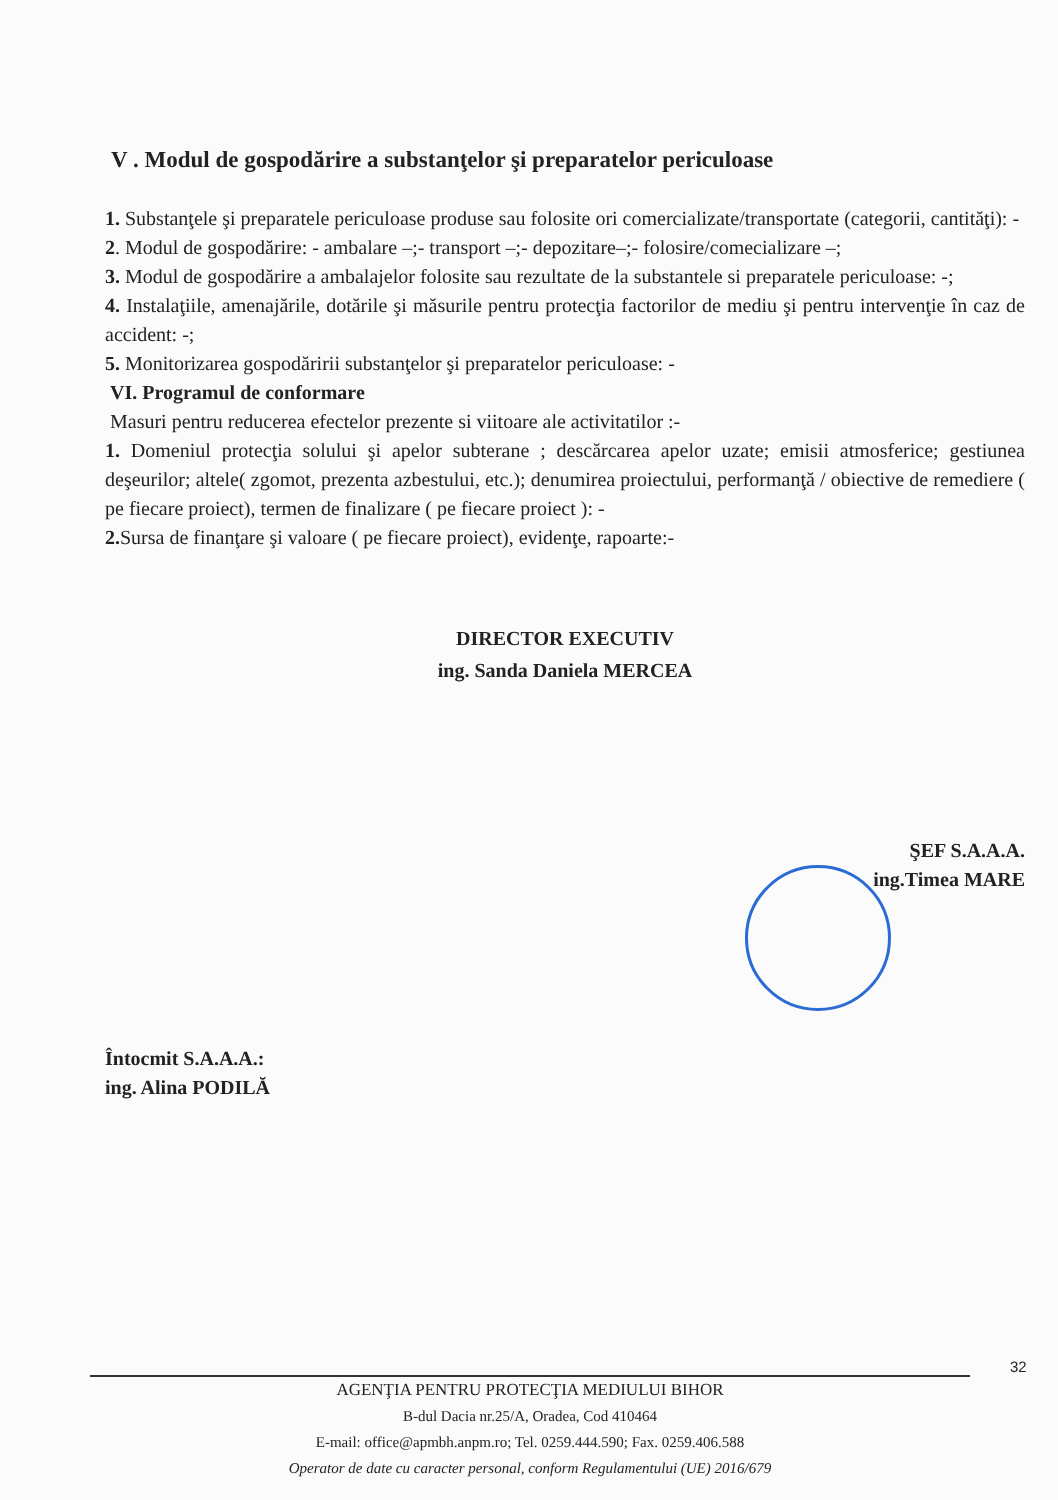V . Modul de gospodărire a substanţelor şi preparatelor periculoase
1. Substanţele şi preparatele periculoase produse sau folosite ori comercializate/transportate (categorii, cantităţi): -
2. Modul de gospodărire: - ambalare –;- transport –;- depozitare–;- folosire/comecializare –;
3. Modul de gospodărire a ambalajelor folosite sau rezultate de la substantele si preparatele periculoase: -;
4. Instalaţiile, amenajările, dotările şi măsurile pentru protecţia factorilor de mediu şi pentru intervenţie în caz de accident: -;
5. Monitorizarea gospodăririi substanţelor şi preparatelor periculoase: -
VI. Programul de conformare
Masuri pentru reducerea efectelor prezente si viitoare ale activitatilor :-
1. Domeniul protecţia solului şi apelor subterane ; descărcarea apelor uzate; emisii atmosferice; gestiunea deşeurilor; altele( zgomot, prezenta azbestului, etc.); denumirea proiectului, performanţă / obiective de remediere ( pe fiecare proiect), termen de finalizare ( pe fiecare proiect ): -
2. Sursa de finanţare şi valoare ( pe fiecare proiect), evidenţe, rapoarte:-
DIRECTOR EXECUTIV
ing. Sanda Daniela MERCEA
ŞEF S.A.A.A.
ing.Timea MARE
Întocmit S.A.A.A.:
ing. Alina PODILĂ
32
AGENŢIA PENTRU PROTECŢIA MEDIULUI BIHOR
B-dul Dacia nr.25/A, Oradea, Cod 410464
E-mail: office@apmbh.anpm.ro; Tel. 0259.444.590; Fax. 0259.406.588
Operator de date cu caracter personal, conform Regulamentului (UE) 2016/679